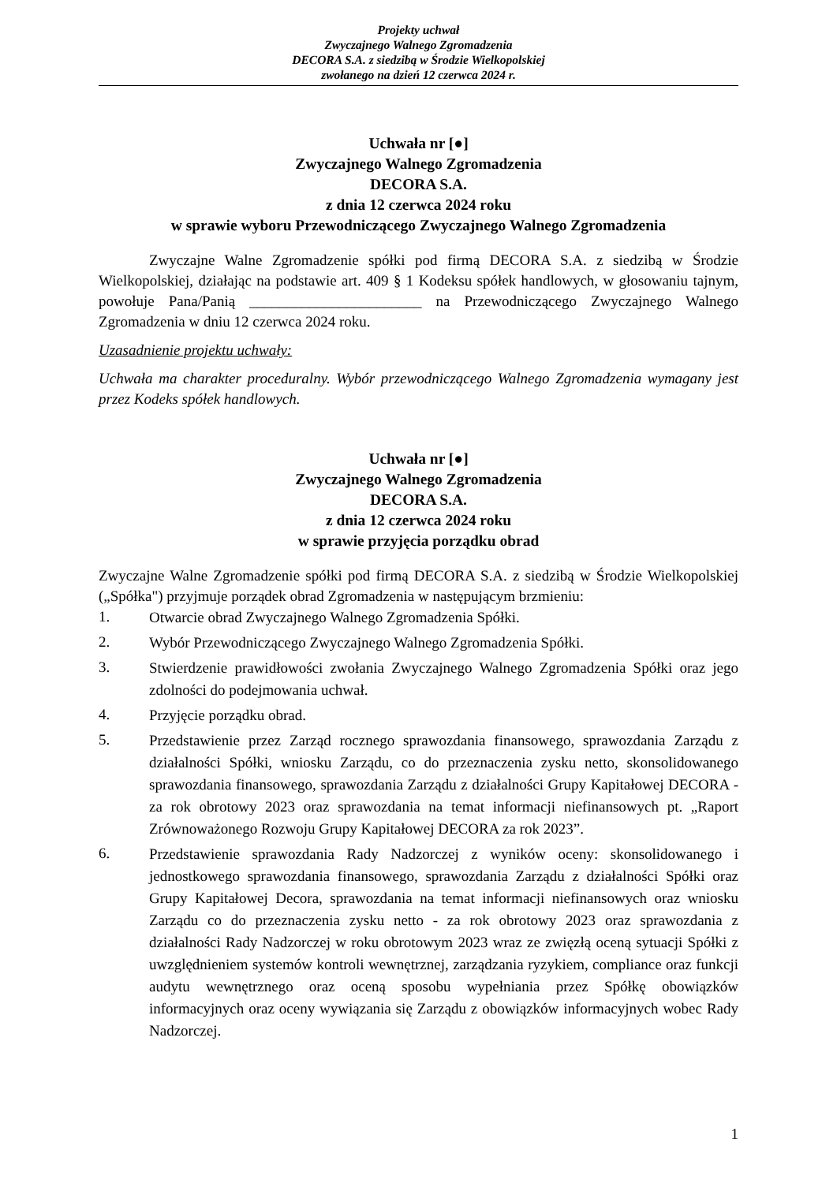Projekty uchwał
Zwyczajnego Walnego Zgromadzenia
DECORA S.A. z siedzibą w Środzie Wielkopolskiej
zwołanego na dzień 12 czerwca 2024 r.
Uchwała nr [●]
Zwyczajnego Walnego Zgromadzenia
DECORA S.A.
z dnia 12 czerwca 2024 roku
w sprawie wyboru Przewodniczącego Zwyczajnego Walnego Zgromadzenia
Zwyczajne Walne Zgromadzenie spółki pod firmą DECORA S.A. z siedzibą w Środzie Wielkopolskiej, działając na podstawie art. 409 § 1 Kodeksu spółek handlowych, w głosowaniu tajnym, powołuje Pana/Panią _______________________ na Przewodniczącego Zwyczajnego Walnego Zgromadzenia w dniu 12 czerwca 2024 roku.
Uzasadnienie projektu uchwały:
Uchwała ma charakter proceduralny. Wybór przewodniczącego Walnego Zgromadzenia wymagany jest przez Kodeks spółek handlowych.
Uchwała nr [●]
Zwyczajnego Walnego Zgromadzenia
DECORA S.A.
z dnia 12 czerwca 2024 roku
w sprawie przyjęcia porządku obrad
Zwyczajne Walne Zgromadzenie spółki pod firmą DECORA S.A. z siedzibą w Środzie Wielkopolskiej („Spółka") przyjmuje porządek obrad Zgromadzenia w następującym brzmieniu:
1. Otwarcie obrad Zwyczajnego Walnego Zgromadzenia Spółki.
2. Wybór Przewodniczącego Zwyczajnego Walnego Zgromadzenia Spółki.
3. Stwierdzenie prawidłowości zwołania Zwyczajnego Walnego Zgromadzenia Spółki oraz jego zdolności do podejmowania uchwał.
4. Przyjęcie porządku obrad.
5. Przedstawienie przez Zarząd rocznego sprawozdania finansowego, sprawozdania Zarządu z działalności Spółki, wniosku Zarządu, co do przeznaczenia zysku netto, skonsolidowanego sprawozdania finansowego, sprawozdania Zarządu z działalności Grupy Kapitałowej DECORA - za rok obrotowy 2023 oraz sprawozdania na temat informacji niefinansowych pt. „Raport Zrównoważonego Rozwoju Grupy Kapitałowej DECORA za rok 2023”.
6. Przedstawienie sprawozdania Rady Nadzorczej z wyników oceny: skonsolidowanego i jednostkowego sprawozdania finansowego, sprawozdania Zarządu z działalności Spółki oraz Grupy Kapitałowej Decora, sprawozdania na temat informacji niefinansowych oraz wniosku Zarządu co do przeznaczenia zysku netto - za rok obrotowy 2023 oraz sprawozdania z działalności Rady Nadzorczej w roku obrotowym 2023 wraz ze zwięzłą oceną sytuacji Spółki z uwzględnieniem systemów kontroli wewnętrznej, zarządzania ryzykiem, compliance oraz funkcji audytu wewnętrznego oraz oceną sposobu wypełniania przez Spółkę obowiązków informacyjnych oraz oceny wywiązania się Zarządu z obowiązków informacyjnych wobec Rady Nadzorczej.
1